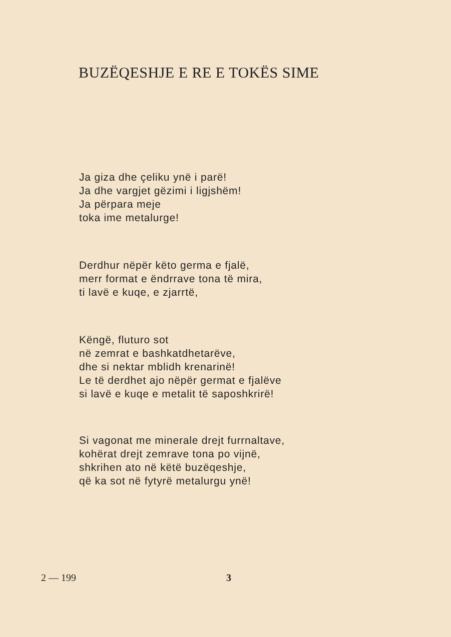BUZËQESHJE E RE E TOKËS SIME
Ja giza dhe çeliku ynë i parë!
Ja dhe vargjet gëzimi i ligjshëm!
Ja përpara meje
toka ime metalurge!
Derdhur nëpër këto germa e fjalë,
merr format e ëndrrave tona të mira,
ti lavë e kuqe, e zjarrtë,
Këngë, fluturo sot
në zemrat e bashkatdhetarëve,
dhe si nektar mblidh krenarinë!
Le të derdhet ajo nëpër germat e fjalëve
si lavë e kuqe e metalit të saposhkrirë!
Si vagonat me minerale drejt furrnaltave,
kohërat drejt zemrave tona po vijnë,
shkrihen ato në këtë buzëqeshje,
që ka sot në fytyrë metalurgu ynë!
2 — 199 3